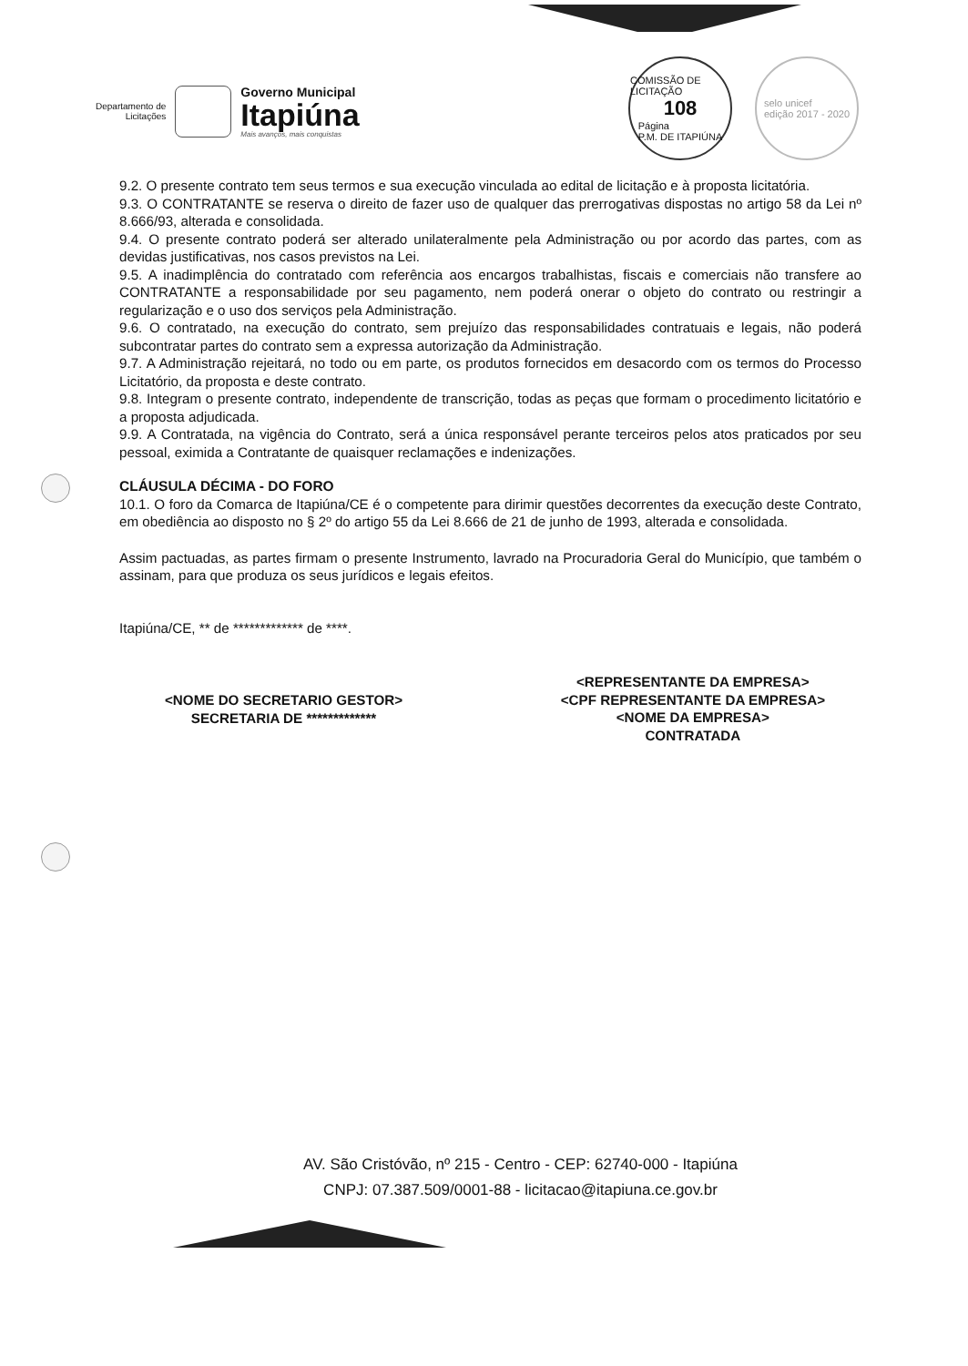Departamento de
Licitações
Governo Municipal
Itapiúna
Mais avanços, mais conquistas
COMISSÃO DE LICITAÇÃO
108
Página
P.M. DE ITAPIÚNA
selo unicef
edição 2017 - 2020
9.2. O presente contrato tem seus termos e sua execução vinculada ao edital de licitação e à proposta licitatória.
9.3. O CONTRATANTE se reserva o direito de fazer uso de qualquer das prerrogativas dispostas no artigo 58 da Lei nº 8.666/93, alterada e consolidada.
9.4. O presente contrato poderá ser alterado unilateralmente pela Administração ou por acordo das partes, com as devidas justificativas, nos casos previstos na Lei.
9.5. A inadimplência do contratado com referência aos encargos trabalhistas, fiscais e comerciais não transfere ao CONTRATANTE a responsabilidade por seu pagamento, nem poderá onerar o objeto do contrato ou restringir a regularização e o uso dos serviços pela Administração.
9.6. O contratado, na execução do contrato, sem prejuízo das responsabilidades contratuais e legais, não poderá subcontratar partes do contrato sem a expressa autorização da Administração.
9.7. A Administração rejeitará, no todo ou em parte, os produtos fornecidos em desacordo com os termos do Processo Licitatório, da proposta e deste contrato.
9.8. Integram o presente contrato, independente de transcrição, todas as peças que formam o procedimento licitatório e a proposta adjudicada.
9.9. A Contratada, na vigência do Contrato, será a única responsável perante terceiros pelos atos praticados por seu pessoal, eximida a Contratante de quaisquer reclamações e indenizações.
CLÁUSULA DÉCIMA - DO FORO
10.1. O foro da Comarca de Itapiúna/CE é o competente para dirimir questões decorrentes da execução deste Contrato, em obediência ao disposto no § 2º do artigo 55 da Lei 8.666 de 21 de junho de 1993, alterada e consolidada.
Assim pactuadas, as partes firmam o presente Instrumento, lavrado na Procuradoria Geral do Município, que também o assinam, para que produza os seus jurídicos e legais efeitos.
Itapiúna/CE, ** de ************* de ****.
<NOME DO SECRETARIO GESTOR>
SECRETARIA DE *************
<REPRESENTANTE DA EMPRESA>
<CPF REPRESENTANTE DA EMPRESA>
<NOME DA EMPRESA>
CONTRATADA
AV. São Cristóvão, nº 215 - Centro - CEP: 62740-000 - Itapiúna
CNPJ: 07.387.509/0001-88 - licitacao@itapiuna.ce.gov.br